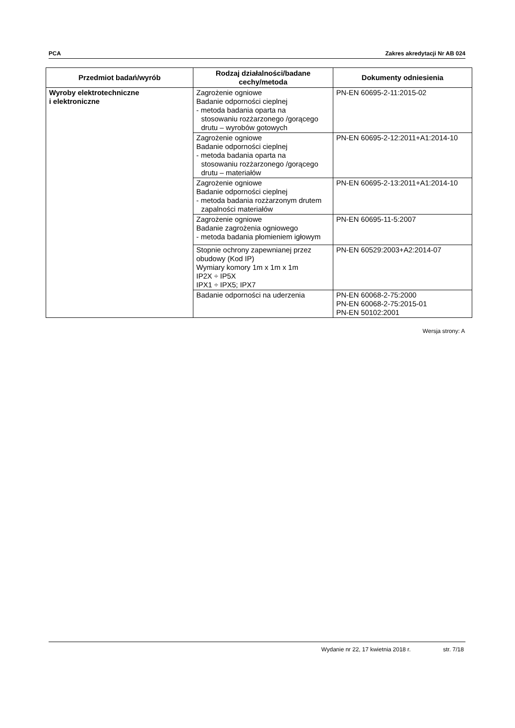PCA Zakres akredytacji Nr AB 024
| Przedmiot badań/wyrób | Rodzaj działalności/badane cechy/metoda | Dokumenty odniesienia |
| --- | --- | --- |
| Wyroby elektrotechniczne i elektroniczne | Zagrożenie ogniowe Badanie odporności cieplnej - metoda badania oparta na stosowaniu rozżarzonego /gorącego drutu – wyrobów gotowych | PN-EN 60695-2-11:2015-02 |
| | Zagrożenie ogniowe Badanie odporności cieplnej - metoda badania oparta na stosowaniu rozżarzonego /gorącego drutu – materiałów | PN-EN 60695-2-12:2011+A1:2014-10 |
| | Zagrożenie ogniowe Badanie odporności cieplnej - metoda badania rozżarzonym drutem zapalności materiałów | PN-EN 60695-2-13:2011+A1:2014-10 |
| | Zagrożenie ogniowe Badanie zagrożenia ogniowego - metoda badania płomieniem igłowym | PN-EN 60695-11-5:2007 |
| | Stopnie ochrony zapewnianej przez obudowy (Kod IP) Wymiary komory 1m x 1m x 1m IP2X ÷ IP5X IPX1 ÷ IPX5; IPX7 | PN-EN 60529:2003+A2:2014-07 |
| | Badanie odporności na uderzenia | PN-EN 60068-2-75:2000 PN-EN 60068-2-75:2015-01 PN-EN 50102:2001 |
Wersja strony: A
Wydanie nr 22, 17 kwietnia 2018 r. str. 7/18